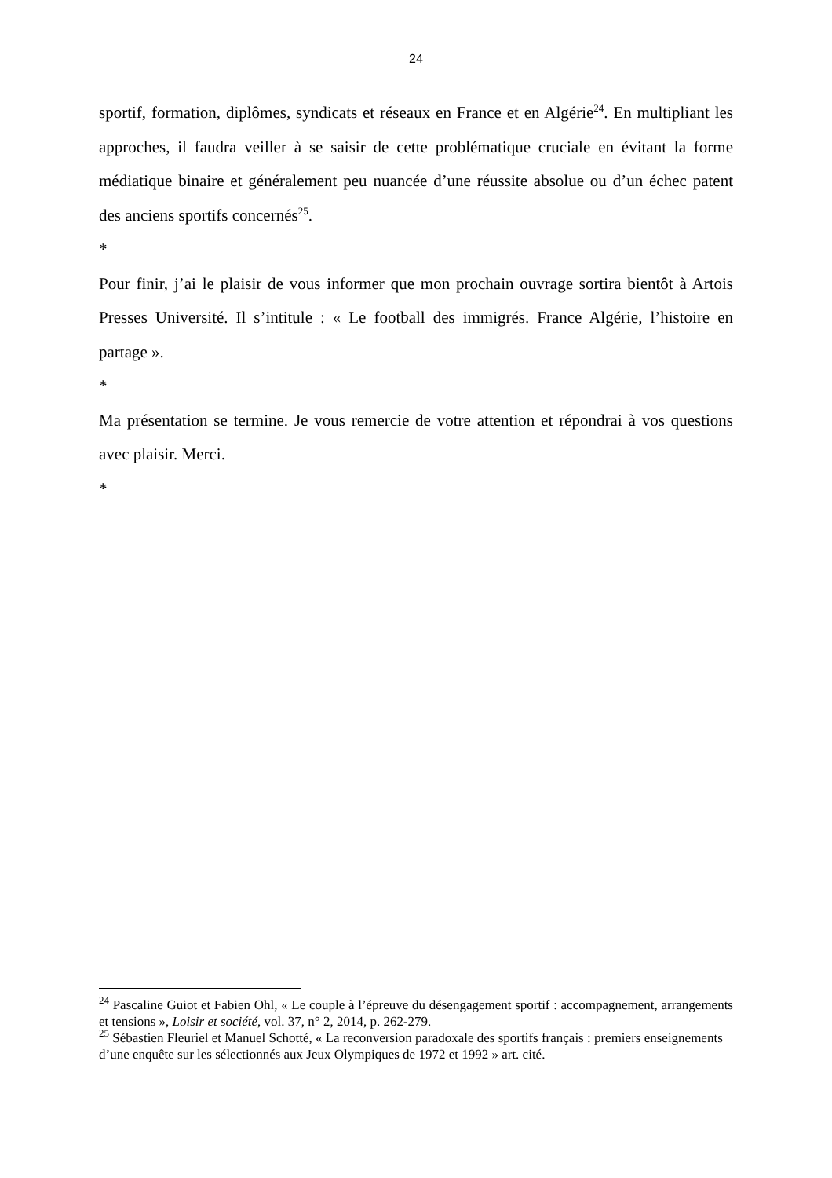24
sportif, formation, diplômes, syndicats et réseaux en France et en Algérie<sup>24</sup>. En multipliant les approches, il faudra veiller à se saisir de cette problématique cruciale en évitant la forme médiatique binaire et généralement peu nuancée d’une réussite absolue ou d’un échec patent des anciens sportifs concernés<sup>25</sup>.
*
Pour finir, j’ai le plaisir de vous informer que mon prochain ouvrage sortira bientôt à Artois Presses Université. Il s’intitule : « Le football des immigrés. France Algérie, l’histoire en partage ».
*
Ma présentation se termine. Je vous remercie de votre attention et répondrai à vos questions avec plaisir. Merci.
*
<sup>24</sup> Pascaline Guiot et Fabien Ohl, « Le couple à l’épreuve du désengagement sportif : accompagnement, arrangements et tensions », Loisir et société, vol. 37, n° 2, 2014, p. 262-279.
<sup>25</sup> Sébastien Fleuriel et Manuel Schotté, « La reconversion paradoxale des sportifs français : premiers enseignements d’une enquête sur les sélectionnés aux Jeux Olympiques de 1972 et 1992 » art. cité.